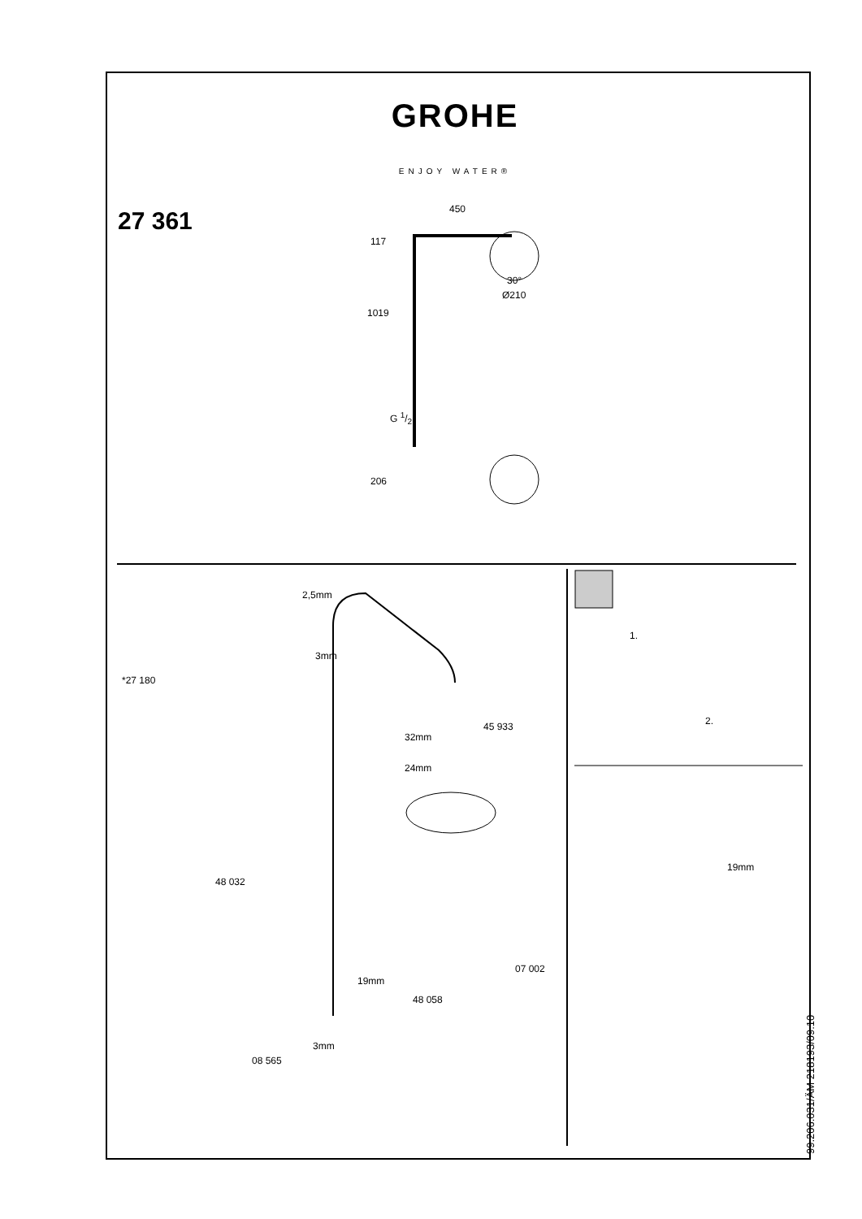GROHE
ENJOY WATER®
27 361 450
117
30°
Ø210
1019
G 1/2
206
2,5mm
3mm
*27 180
32mm
45 933
24mm
1.
2.
48 032
19mm
07 002
19mm
48 058
3mm
08 565
99.206.031/ÄM 218193/09.10